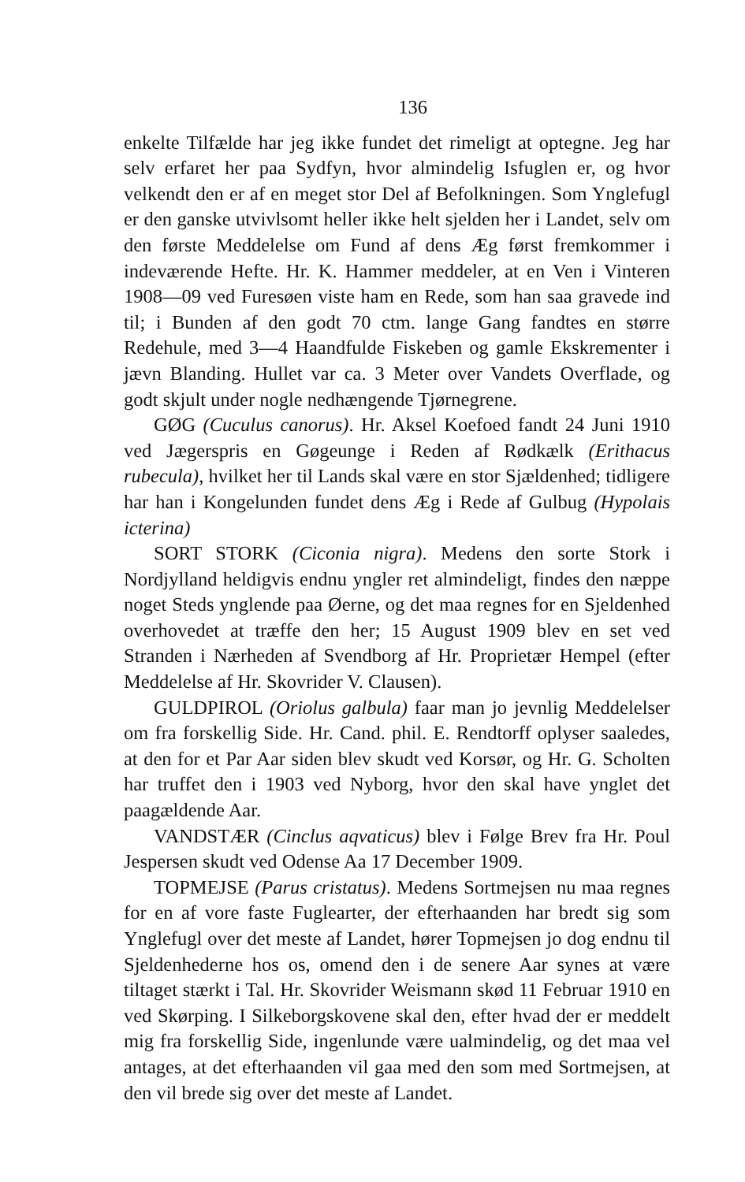136
enkelte Tilfælde har jeg ikke fundet det rimeligt at optegne. Jeg har selv erfaret her paa Sydfyn, hvor almindelig Isfuglen er, og hvor velkendt den er af en meget stor Del af Befolkningen. Som Ynglefugl er den ganske utvivlsomt heller ikke helt sjelden her i Landet, selv om den første Meddelelse om Fund af dens Æg først fremkommer i indeværende Hefte. Hr. K. Hammer meddeler, at en Ven i Vinteren 1908—09 ved Furesøen viste ham en Rede, som han saa gravede ind til; i Bunden af den godt 70 ctm. lange Gang fandtes en større Redehule, med 3—4 Haandfulde Fiskeben og gamle Ekskrementer i jævn Blanding. Hullet var ca. 3 Meter over Vandets Overflade, og godt skjult under nogle nedhængende Tjørnegrene.
GØG (Cuculus canorus). Hr. Aksel Koefoed fandt 24 Juni 1910 ved Jægerspris en Gøgeunge i Reden af Rødkælk (Erithacus rubecula), hvilket her til Lands skal være en stor Sjældenhed; tidligere har han i Kongelunden fundet dens Æg i Rede af Gulbug (Hypolais icterina)
SORT STORK (Ciconia nigra). Medens den sorte Stork i Nordjylland heldigvis endnu yngler ret almindeligt, findes den næppe noget Steds ynglende paa Øerne, og det maa regnes for en Sjeldenhed overhovedet at træffe den her; 15 August 1909 blev en set ved Stranden i Nærheden af Svendborg af Hr. Proprietær Hempel (efter Meddelelse af Hr. Skovrider V. Clausen).
GULDPIROL (Oriolus galbula) faar man jo jevnlig Meddelelser om fra forskellig Side. Hr. Cand. phil. E. Rendtorff oplyser saaledes, at den for et Par Aar siden blev skudt ved Korsør, og Hr. G. Scholten har truffet den i 1903 ved Nyborg, hvor den skal have ynglet det paagældende Aar.
VANDSTÆR (Cinclus aqvaticus) blev i Følge Brev fra Hr. Poul Jespersen skudt ved Odense Aa 17 December 1909.
TOPMEJSE (Parus cristatus). Medens Sortmejsen nu maa regnes for en af vore faste Fuglearter, der efterhaanden har bredt sig som Ynglefugl over det meste af Landet, hører Topmejsen jo dog endnu til Sjeldenhederne hos os, omend den i de senere Aar synes at være tiltaget stærkt i Tal. Hr. Skovrider Weismann skød 11 Februar 1910 en ved Skørping. I Silkeborgskovene skal den, efter hvad der er meddelt mig fra forskellig Side, ingenlunde være ualmindelig, og det maa vel antages, at det efterhaanden vil gaa med den som med Sortmejsen, at den vil brede sig over det meste af Landet.